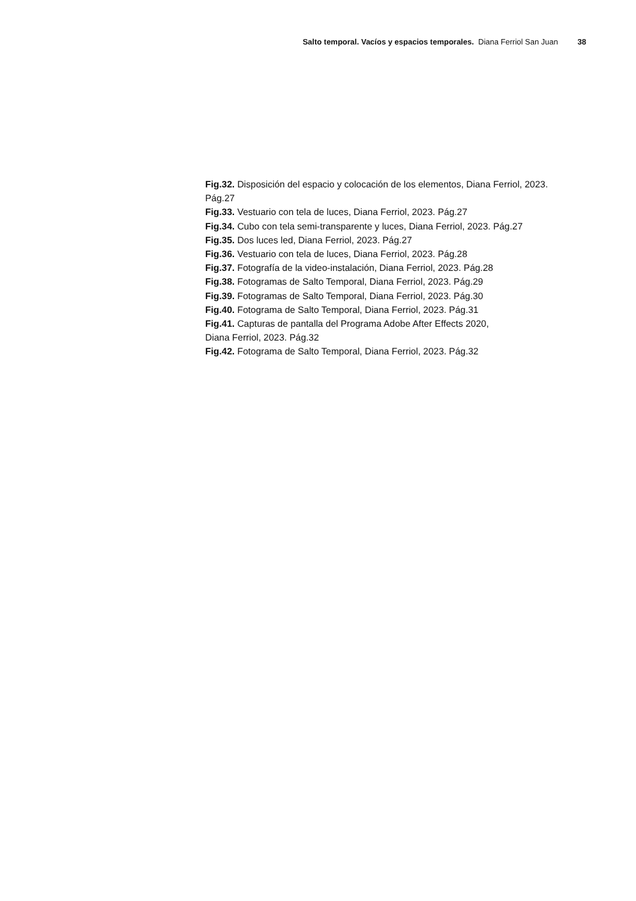Salto temporal. Vacíos y espacios temporales. Diana Ferriol San Juan 38
Fig.32. Disposición del espacio y colocación de los elementos, Diana Ferriol, 2023. Pág.27
Fig.33. Vestuario con tela de luces, Diana Ferriol, 2023. Pág.27
Fig.34. Cubo con tela semi-transparente y luces, Diana Ferriol, 2023. Pág.27
Fig.35. Dos luces led, Diana Ferriol, 2023. Pág.27
Fig.36. Vestuario con tela de luces, Diana Ferriol, 2023. Pág.28
Fig.37. Fotografía de la video-instalación, Diana Ferriol, 2023. Pág.28
Fig.38. Fotogramas de Salto Temporal, Diana Ferriol, 2023. Pág.29
Fig.39. Fotogramas de Salto Temporal, Diana Ferriol, 2023. Pág.30
Fig.40. Fotograma de Salto Temporal, Diana Ferriol, 2023. Pág.31
Fig.41. Capturas de pantalla del Programa Adobe After Effects 2020,
Diana Ferriol, 2023. Pág.32
Fig.42. Fotograma de Salto Temporal, Diana Ferriol, 2023. Pág.32